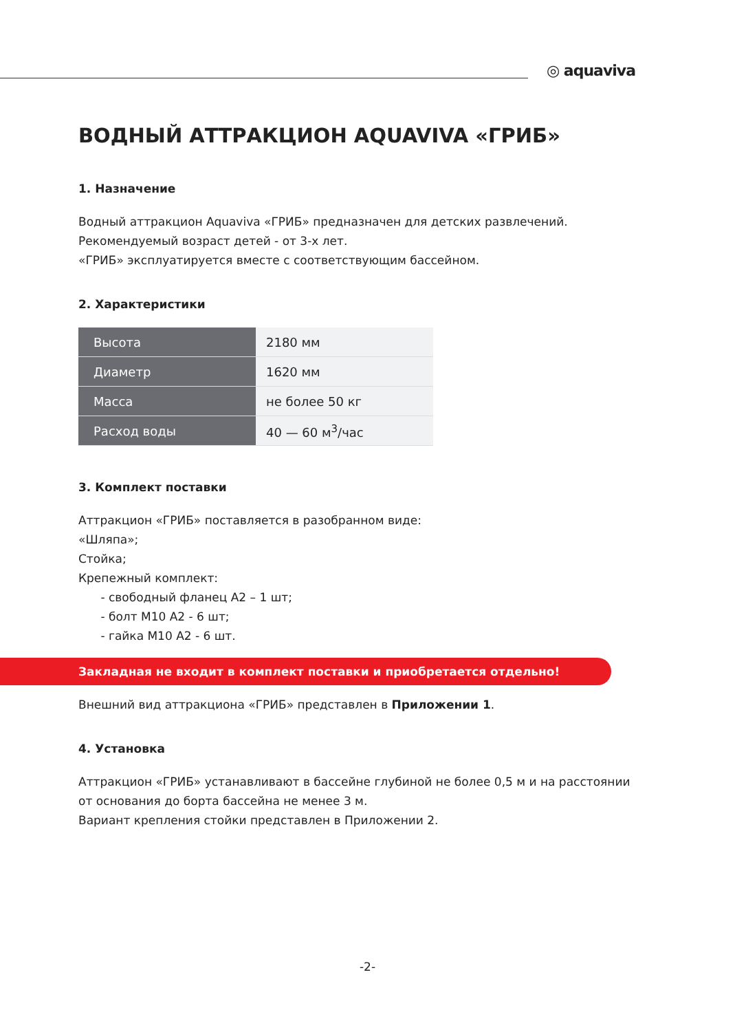◎ aquaviva
ВОДНЫЙ АТТРАКЦИОН AQUAVIVA «ГРИБ»
1. Назначение
Водный аттракцион Aquaviva «ГРИБ» предназначен для детских развлечений.
Рекомендуемый возраст детей - от 3-х лет.
«ГРИБ» эксплуатируется вместе с соответствующим бассейном.
2. Характеристики
| Высота | 2180 мм |
| Диаметр | 1620 мм |
| Масса | не более 50 кг |
| Расход воды | 40 — 60 м<sup>3</sup>/час |
3. Комплект поставки
Аттракцион «ГРИБ» поставляется в разобранном виде:
«Шляпа»;
Стойка;
Крепежный комплект:
- свободный фланец А2 – 1 шт;
- болт М10 А2 - 6 шт;
- гайка М10 А2 - 6 шт.
Закладная не входит в комплект поставки и приобретается отдельно!
Внешний вид аттракциона «ГРИБ» представлен в Приложении 1.
4. Установка
Аттракцион «ГРИБ» устанавливают в бассейне глубиной не более 0,5 м и на расстоянии от основания до борта бассейна не менее 3 м.
Вариант крепления стойки представлен в Приложении 2.
-2-